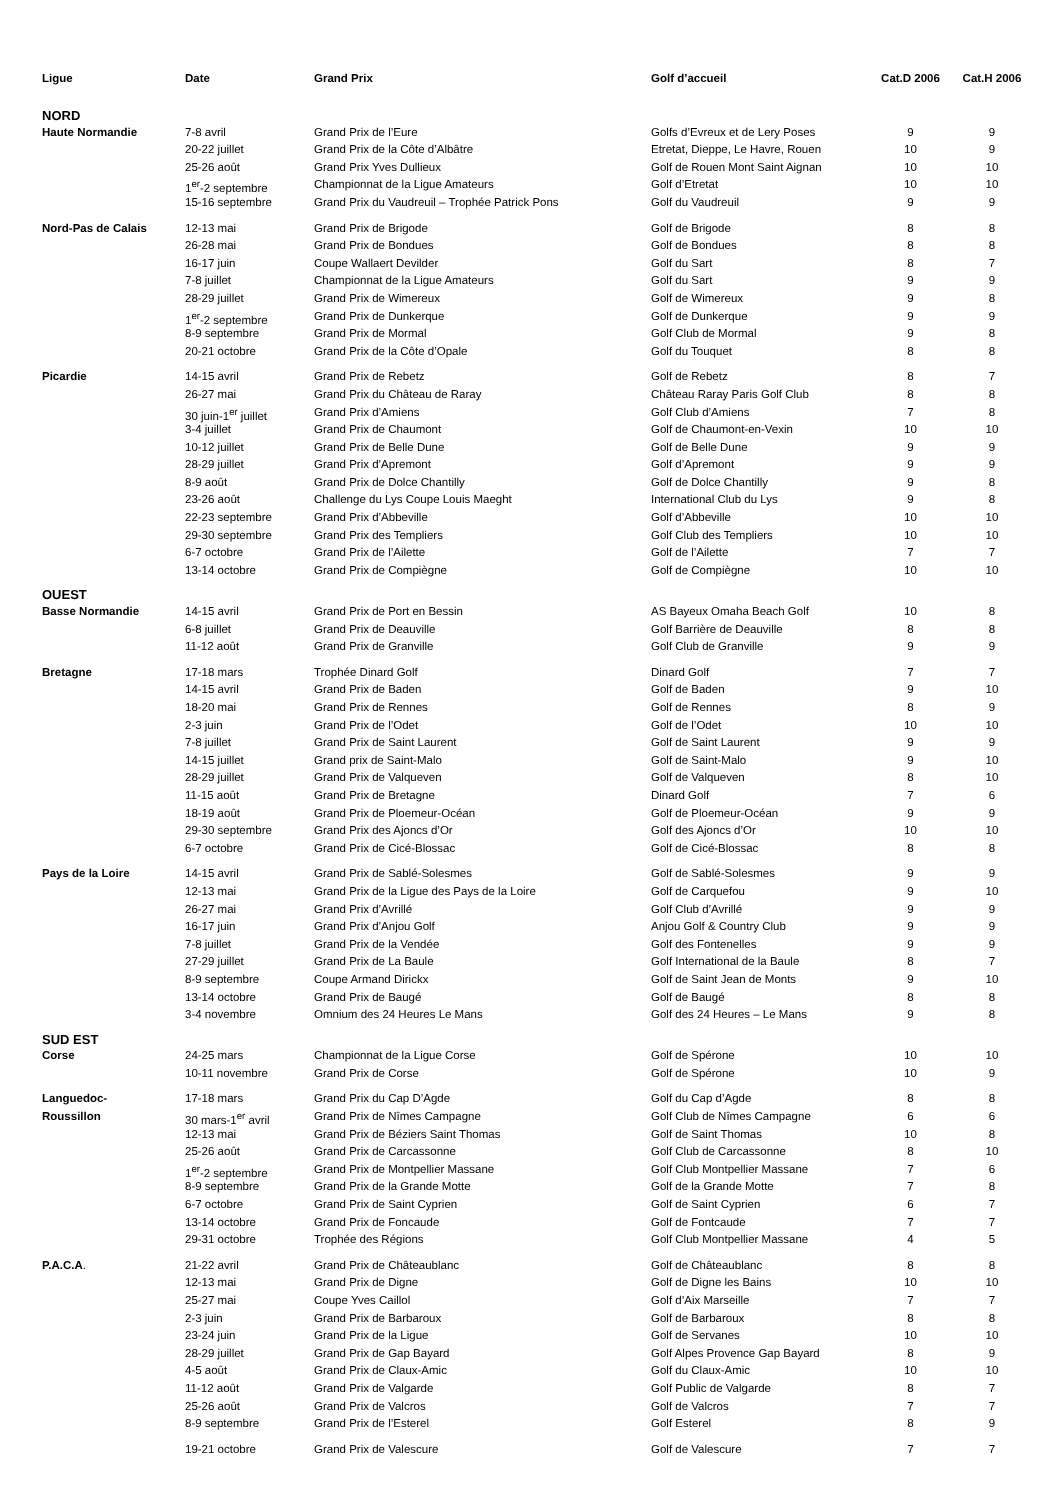| Ligue | Date | Grand Prix | Golf d’accueil | Cat.D 2006 | Cat.H 2006 |
| --- | --- | --- | --- | --- | --- |
| NORD | | | | | |
| Haute Normandie | 7-8 avril | Grand Prix de l’Eure | Golfs d’Evreux et de Lery Poses | 9 | 9 |
| | 20-22 juillet | Grand Prix de la Côte d’Albâtre | Etretat, Dieppe, Le Havre, Rouen | 10 | 9 |
| | 25-26 août | Grand Prix Yves Dullieux | Golf de Rouen Mont Saint Aignan | 10 | 10 |
| | 1<sup>er</sup>-2 septembre | Championnat de la Ligue Amateurs | Golf d’Etretat | 10 | 10 |
| | 15-16 septembre | Grand Prix du Vaudreuil – Trophée Patrick Pons | Golf du Vaudreuil | 9 | 9 |
| Nord-Pas de Calais | 12-13 mai | Grand Prix de Brigode | Golf de Brigode | 8 | 8 |
| | 26-28 mai | Grand Prix de Bondues | Golf de Bondues | 8 | 8 |
| | 16-17 juin | Coupe Wallaert Devilder | Golf du Sart | 8 | 7 |
| | 7-8 juillet | Championnat de la Ligue Amateurs | Golf du Sart | 9 | 9 |
| | 28-29 juillet | Grand Prix de Wimereux | Golf de Wimereux | 9 | 8 |
| | 1<sup>er</sup>-2 septembre | Grand Prix de Dunkerque | Golf de Dunkerque | 9 | 9 |
| | 8-9 septembre | Grand Prix de Mormal | Golf Club de Mormal | 9 | 8 |
| | 20-21 octobre | Grand Prix de la Côte d’Opale | Golf du Touquet | 8 | 8 |
| Picardie | 14-15 avril | Grand Prix de Rebetz | Golf de Rebetz | 8 | 7 |
| | 26-27 mai | Grand Prix du Château de Raray | Château Raray Paris Golf Club | 8 | 8 |
| | 30 juin-1<sup>er</sup> juillet | Grand Prix d’Amiens | Golf Club d’Amiens | 7 | 8 |
| | 3-4 juillet | Grand Prix de Chaumont | Golf de Chaumont-en-Vexin | 10 | 10 |
| | 10-12 juillet | Grand Prix de Belle Dune | Golf de Belle Dune | 9 | 9 |
| | 28-29 juillet | Grand Prix d’Apremont | Golf d’Apremont | 9 | 9 |
| | 8-9 août | Grand Prix de Dolce Chantilly | Golf de Dolce Chantilly | 9 | 8 |
| | 23-26 août | Challenge du Lys Coupe Louis Maeght | International Club du Lys | 9 | 8 |
| | 22-23 septembre | Grand Prix d’Abbeville | Golf d’Abbeville | 10 | 10 |
| | 29-30 septembre | Grand Prix des Templiers | Golf Club des Templiers | 10 | 10 |
| | 6-7 octobre | Grand Prix de l’Ailette | Golf de l’Ailette | 7 | 7 |
| | 13-14 octobre | Grand Prix de Compiègne | Golf de Compiègne | 10 | 10 |
| OUEST | | | | | |
| Basse Normandie | 14-15 avril | Grand Prix de Port en Bessin | AS Bayeux Omaha Beach Golf | 10 | 8 |
| | 6-8 juillet | Grand Prix de Deauville | Golf Barrière de Deauville | 8 | 8 |
| | 11-12 août | Grand Prix de Granville | Golf Club de Granville | 9 | 9 |
| Bretagne | 17-18 mars | Trophée Dinard Golf | Dinard Golf | 7 | 7 |
| | 14-15 avril | Grand Prix de Baden | Golf de Baden | 9 | 10 |
| | 18-20 mai | Grand Prix de Rennes | Golf de Rennes | 8 | 9 |
| | 2-3 juin | Grand Prix de l’Odet | Golf de l’Odet | 10 | 10 |
| | 7-8 juillet | Grand Prix de Saint Laurent | Golf de Saint Laurent | 9 | 9 |
| | 14-15 juillet | Grand prix de Saint-Malo | Golf de Saint-Malo | 9 | 10 |
| | 28-29 juillet | Grand Prix de Valqueven | Golf de Valqueven | 8 | 10 |
| | 11-15 août | Grand Prix de Bretagne | Dinard Golf | 7 | 6 |
| | 18-19 août | Grand Prix de Ploemeur-Océan | Golf de Ploemeur-Océan | 9 | 9 |
| | 29-30 septembre | Grand Prix des Ajoncs d’Or | Golf des Ajoncs d’Or | 10 | 10 |
| | 6-7 octobre | Grand Prix de Cicé-Blossac | Golf de Cicé-Blossac | 8 | 8 |
| Pays de la Loire | 14-15 avril | Grand Prix de Sablé-Solesmes | Golf de Sablé-Solesmes | 9 | 9 |
| | 12-13 mai | Grand Prix de la Ligue des Pays de la Loire | Golf de Carquefou | 9 | 10 |
| | 26-27 mai | Grand Prix d’Avrillé | Golf Club d’Avrillé | 9 | 9 |
| | 16-17 juin | Grand Prix d’Anjou Golf | Anjou Golf & Country Club | 9 | 9 |
| | 7-8 juillet | Grand Prix de la Vendée | Golf des Fontenelles | 9 | 9 |
| | 27-29 juillet | Grand Prix de La Baule | Golf International de la Baule | 8 | 7 |
| | 8-9 septembre | Coupe Armand Dirickx | Golf de Saint Jean de Monts | 9 | 10 |
| | 13-14 octobre | Grand Prix de Baugé | Golf de Baugé | 8 | 8 |
| | 3-4 novembre | Omnium des 24 Heures Le Mans | Golf des 24 Heures – Le Mans | 9 | 8 |
| SUD EST | | | | | |
| Corse | 24-25 mars | Championnat de la Ligue Corse | Golf de Spérone | 10 | 10 |
| | 10-11 novembre | Grand Prix de Corse | Golf de Spérone | 10 | 9 |
| Languedoc- | 17-18 mars | Grand Prix du Cap D’Agde | Golf du Cap d’Agde | 8 | 8 |
| Roussillon | 30 mars-1<sup>er</sup> avril | Grand Prix de Nîmes Campagne | Golf Club de Nîmes Campagne | 6 | 6 |
| | 12-13 mai | Grand Prix de Béziers Saint Thomas | Golf de Saint Thomas | 10 | 8 |
| | 25-26 août | Grand Prix de Carcassonne | Golf Club de Carcassonne | 8 | 10 |
| | 1<sup>er</sup>-2 septembre | Grand Prix de Montpellier Massane | Golf Club Montpellier Massane | 7 | 6 |
| | 8-9 septembre | Grand Prix de la Grande Motte | Golf de la Grande Motte | 7 | 8 |
| | 6-7 octobre | Grand Prix de Saint Cyprien | Golf de Saint Cyprien | 6 | 7 |
| | 13-14 octobre | Grand Prix de Foncaude | Golf de Fontcaude | 7 | 7 |
| | 29-31 octobre | Trophée des Régions | Golf Club Montpellier Massane | 4 | 5 |
| P.A.C.A . | 21-22 avril | Grand Prix de Châteaublanc | Golf de Châteaublanc | 8 | 8 |
| | 12-13 mai | Grand Prix de Digne | Golf de Digne les Bains | 10 | 10 |
| | 25-27 mai | Coupe Yves Caillol | Golf d’Aix Marseille | 7 | 7 |
| | 2-3 juin | Grand Prix de Barbaroux | Golf de Barbaroux | 8 | 8 |
| | 23-24 juin | Grand Prix de la Ligue | Golf de Servanes | 10 | 10 |
| | 28-29 juillet | Grand Prix de Gap Bayard | Golf Alpes Provence Gap Bayard | 8 | 9 |
| | 4-5 août | Grand Prix de Claux-Amic | Golf du Claux-Amic | 10 | 10 |
| | 11-12 août | Grand Prix de Valgarde | Golf Public de Valgarde | 8 | 7 |
| | 25-26 août | Grand Prix de Valcros | Golf de Valcros | 7 | 7 |
| | 8-9 septembre | Grand Prix de l’Esterel | Golf Esterel | 8 | 9 |
| | 19-21 octobre | Grand Prix de Valescure | Golf de Valescure | 7 | 7 |